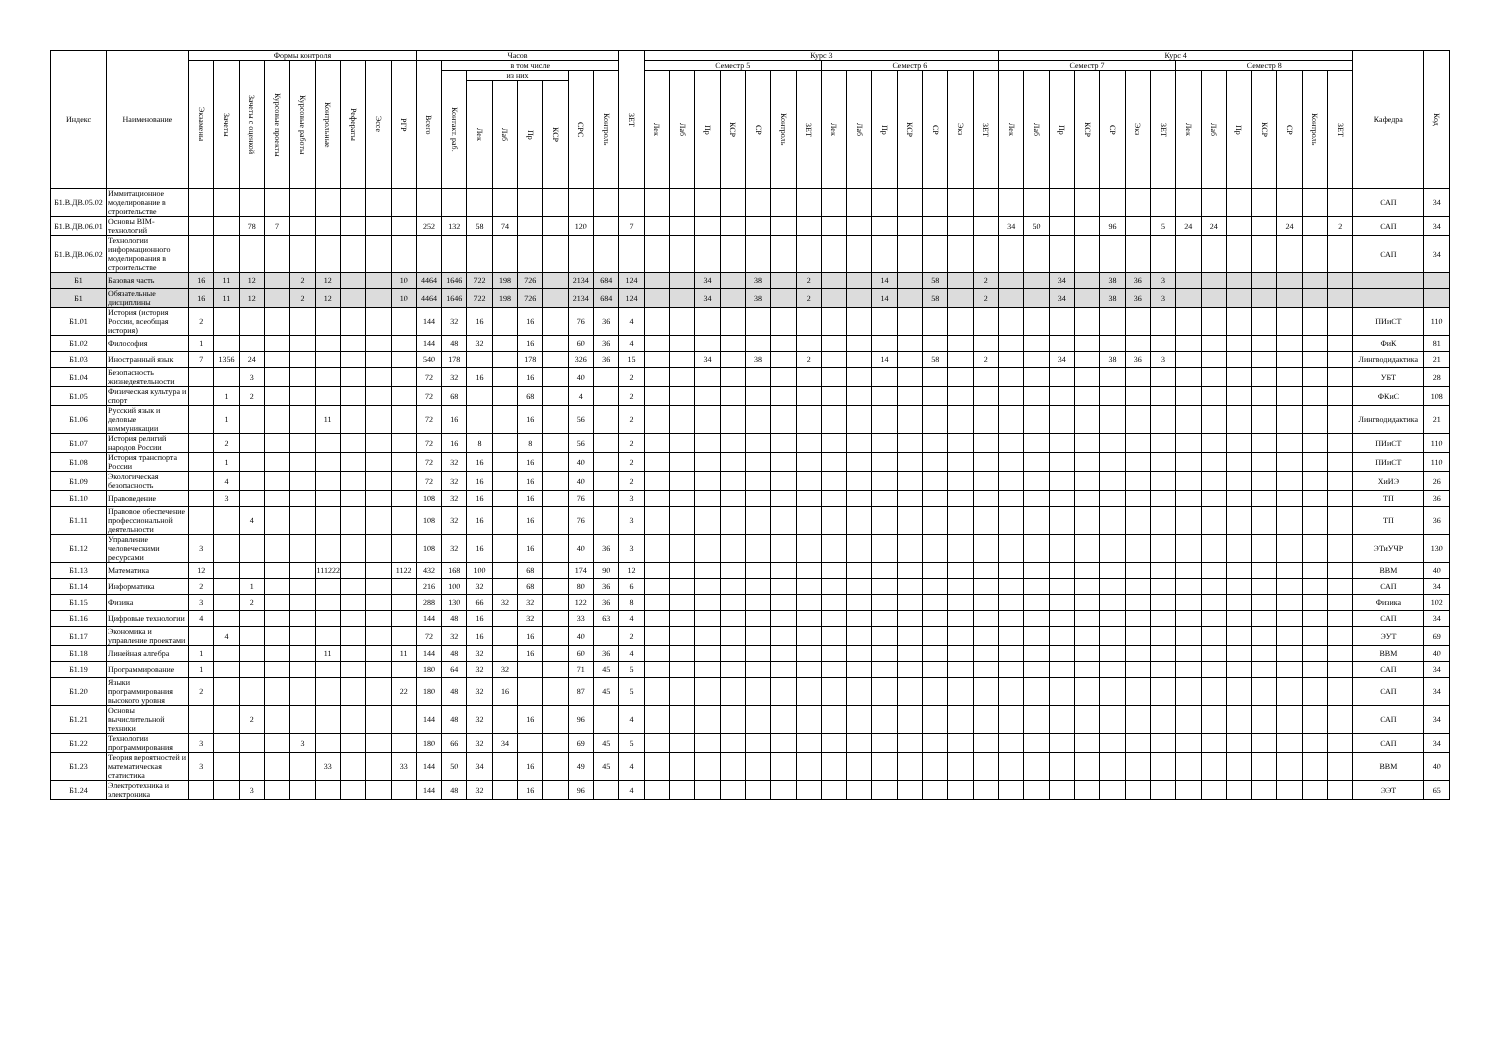| Индекс | Наименование | Формы контроля | | | | | | | | | Часов | | | | | | | | ЗЕТ | Курс 3 | | | | | | | | | | | | | | Курс 4 | | | | | | | | | | | | | | Кафедра | Код |
| --- | --- | --- | --- | --- | --- | --- | --- | --- | --- | --- | --- | --- | --- | --- | --- | --- | --- | --- | --- | --- | --- | --- | --- | --- | --- | --- | --- | --- | --- | --- | --- | --- | --- | --- | --- | --- | --- | --- | --- | --- | --- | --- | --- | --- | --- | --- | --- | --- | --- |
| | | Экзамены | Зачеты | Зачеты с оценкой | Курсовые проекты | Курсовые работы | Контрольные | Рефераты | Эссе | РГР | Всего | в том числе | | | | | | | | Семестр 5 | | | | | | | Семестр 6 | | | | | | | Семестр 7 | | | | | | | Семестр 8 | | | | | | | | |
| | | | | | | | | | | | | Контакт. раб. | из них | | | | СРС | Контроль | | Лек | Лаб | Пр | КСР | СР | Контроль | ЗЕТ | Лек | Лаб | Пр | КСР | СР | Экз | ЗЕТ | Лек | Лаб | Пр | КСР | СР | Экз | ЗЕТ | Лек | Лаб | Пр | КСР | СР | Контроль | ЗЕТ | | |
| | | | | | | | | | | | | | Лек | Лаб | Пр | КСР | | | | | | | | | | | | | | | | | | | | | | | | | | | | | | | | | |
| Б1.В.ДВ.05.02 | Иммитационное моделирование в строительстве | | | | | | | | | | | | | | | | | | | | | | | | | | | | | | | | | | | | | | | | | | | | | | | САП | 34 |
| Б1.В.ДВ.06.01 | Основы BIM-технологий | | | 78 | 7 | | | | | | 252 | 132 | 58 | 74 | | | 120 | | 7 | | | | | | | | | | | | | | | 34 | 50 | | | 96 | | 5 | 24 | 24 | | | 24 | | 2 | САП | 34 |
| Б1.В.ДВ.06.02 | Технологии информационного моделирования в строительстве | | | | | | | | | | | | | | | | | | | | | | | | | | | | | | | | | | | | | | | | | | | | | | | САП | 34 |
| Б1 | Базовая часть | 16 | 11 | 12 | | 2 | 12 | | | 10 | 4464 | 1646 | 722 | 198 | 726 | | 2134 | 684 | 124 | | | 34 | | 38 | | 2 | | | 14 | | 58 | | 2 | | | 34 | | 38 | 36 | 3 | | | | | | | | | |
| Б1 | Обязательные дисциплины | 16 | 11 | 12 | | 2 | 12 | | | 10 | 4464 | 1646 | 722 | 198 | 726 | | 2134 | 684 | 124 | | | 34 | | 38 | | 2 | | | 14 | | 58 | | 2 | | | 34 | | 38 | 36 | 3 | | | | | | | | | |
| Б1.01 | История (история России, всеобщая история) | 2 | | | | | | | | | 144 | 32 | 16 | | 16 | | 76 | 36 | 4 | | | | | | | | | | | | | | | | | | | | | | | | | | | | | ПИиСТ | 110 |
| Б1.02 | Философия | 1 | | | | | | | | | 144 | 48 | 32 | | 16 | | 60 | 36 | 4 | | | | | | | | | | | | | | | | | | | | | | | | | | | | | ФиК | 81 |
| Б1.03 | Иностранный язык | 7 | 1356 | 24 | | | | | | | 540 | 178 | | | 178 | | 326 | 36 | 15 | | | 34 | | 38 | | 2 | | | 14 | | 58 | | 2 | | | 34 | | 38 | 36 | 3 | | | | | | | | Лингводидактика | 21 |
| Б1.04 | Безопасность жизнедеятельности | | | 3 | | | | | | | 72 | 32 | 16 | | 16 | | 40 | | 2 | | | | | | | | | | | | | | | | | | | | | | | | | | | | | УБТ | 28 |
| Б1.05 | Физическая культура и спорт | | 1 | 2 | | | | | | | 72 | 68 | | | 68 | | 4 | | 2 | | | | | | | | | | | | | | | | | | | | | | | | | | | | | ФКиС | 108 |
| Б1.06 | Русский язык и деловые коммуникации | | 1 | | | | 11 | | | | 72 | 16 | | | 16 | | 56 | | 2 | | | | | | | | | | | | | | | | | | | | | | | | | | | | | Лингводидактика | 21 |
| Б1.07 | История религий народов России | | 2 | | | | | | | | 72 | 16 | 8 | | 8 | | 56 | | 2 | | | | | | | | | | | | | | | | | | | | | | | | | | | | | ПИиСТ | 110 |
| Б1.08 | История транспорта России | | 1 | | | | | | | | 72 | 32 | 16 | | 16 | | 40 | | 2 | | | | | | | | | | | | | | | | | | | | | | | | | | | | | ПИиСТ | 110 |
| Б1.09 | Экологическая безопасность | | 4 | | | | | | | | 72 | 32 | 16 | | 16 | | 40 | | 2 | | | | | | | | | | | | | | | | | | | | | | | | | | | | | ХиИЭ | 26 |
| Б1.10 | Правоведение | | 3 | | | | | | | | 108 | 32 | 16 | | 16 | | 76 | | 3 | | | | | | | | | | | | | | | | | | | | | | | | | | | | | ТП | 36 |
| Б1.11 | Правовое обеспечение профессиональной деятельности | | | 4 | | | | | | | 108 | 32 | 16 | | 16 | | 76 | | 3 | | | | | | | | | | | | | | | | | | | | | | | | | | | | | ТП | 36 |
| Б1.12 | Управление человеческими ресурсами | 3 | | | | | | | | | 108 | 32 | 16 | | 16 | | 40 | 36 | 3 | | | | | | | | | | | | | | | | | | | | | | | | | | | | | ЭТиУЧР | 130 |
| Б1.13 | Математика | 12 | | | | | 111222 | | | 1122 | 432 | 168 | 100 | | 68 | | 174 | 90 | 12 | | | | | | | | | | | | | | | | | | | | | | | | | | | | | ВВМ | 40 |
| Б1.14 | Информатика | 2 | | 1 | | | | | | | 216 | 100 | 32 | | 68 | | 80 | 36 | 6 | | | | | | | | | | | | | | | | | | | | | | | | | | | | | САП | 34 |
| Б1.15 | Физика | 3 | | 2 | | | | | | | 288 | 130 | 66 | 32 | 32 | | 122 | 36 | 8 | | | | | | | | | | | | | | | | | | | | | | | | | | | | | Физика | 102 |
| Б1.16 | Цифровые технологии | 4 | | | | | | | | | 144 | 48 | 16 | | 32 | | 33 | 63 | 4 | | | | | | | | | | | | | | | | | | | | | | | | | | | | | САП | 34 |
| Б1.17 | Экономика и управление проектами | | 4 | | | | | | | | 72 | 32 | 16 | | 16 | | 40 | | 2 | | | | | | | | | | | | | | | | | | | | | | | | | | | | | ЭУТ | 69 |
| Б1.18 | Линейная алгебра | 1 | | | | | 11 | | | 11 | 144 | 48 | 32 | | 16 | | 60 | 36 | 4 | | | | | | | | | | | | | | | | | | | | | | | | | | | | | ВВМ | 40 |
| Б1.19 | Программирование | 1 | | | | | | | | | 180 | 64 | 32 | 32 | | | 71 | 45 | 5 | | | | | | | | | | | | | | | | | | | | | | | | | | | | | САП | 34 |
| Б1.20 | Языки программирования высокого уровня | 2 | | | | | | | | 22 | 180 | 48 | 32 | 16 | | | 87 | 45 | 5 | | | | | | | | | | | | | | | | | | | | | | | | | | | | | САП | 34 |
| Б1.21 | Основы вычислительной техники | | | 2 | | | | | | | 144 | 48 | 32 | | 16 | | 96 | | 4 | | | | | | | | | | | | | | | | | | | | | | | | | | | | | САП | 34 |
| Б1.22 | Технологии программирования | 3 | | | | 3 | | | | | 180 | 66 | 32 | 34 | | | 69 | 45 | 5 | | | | | | | | | | | | | | | | | | | | | | | | | | | | | САП | 34 |
| Б1.23 | Теория вероятностей и математическая статистика | 3 | | | | | 33 | | | 33 | 144 | 50 | 34 | | 16 | | 49 | 45 | 4 | | | | | | | | | | | | | | | | | | | | | | | | | | | | | ВВМ | 40 |
| Б1.24 | Электротехника и электроника | | | 3 | | | | | | | 144 | 48 | 32 | | 16 | | 96 | | 4 | | | | | | | | | | | | | | | | | | | | | | | | | | | | | ЭЭТ | 65 |